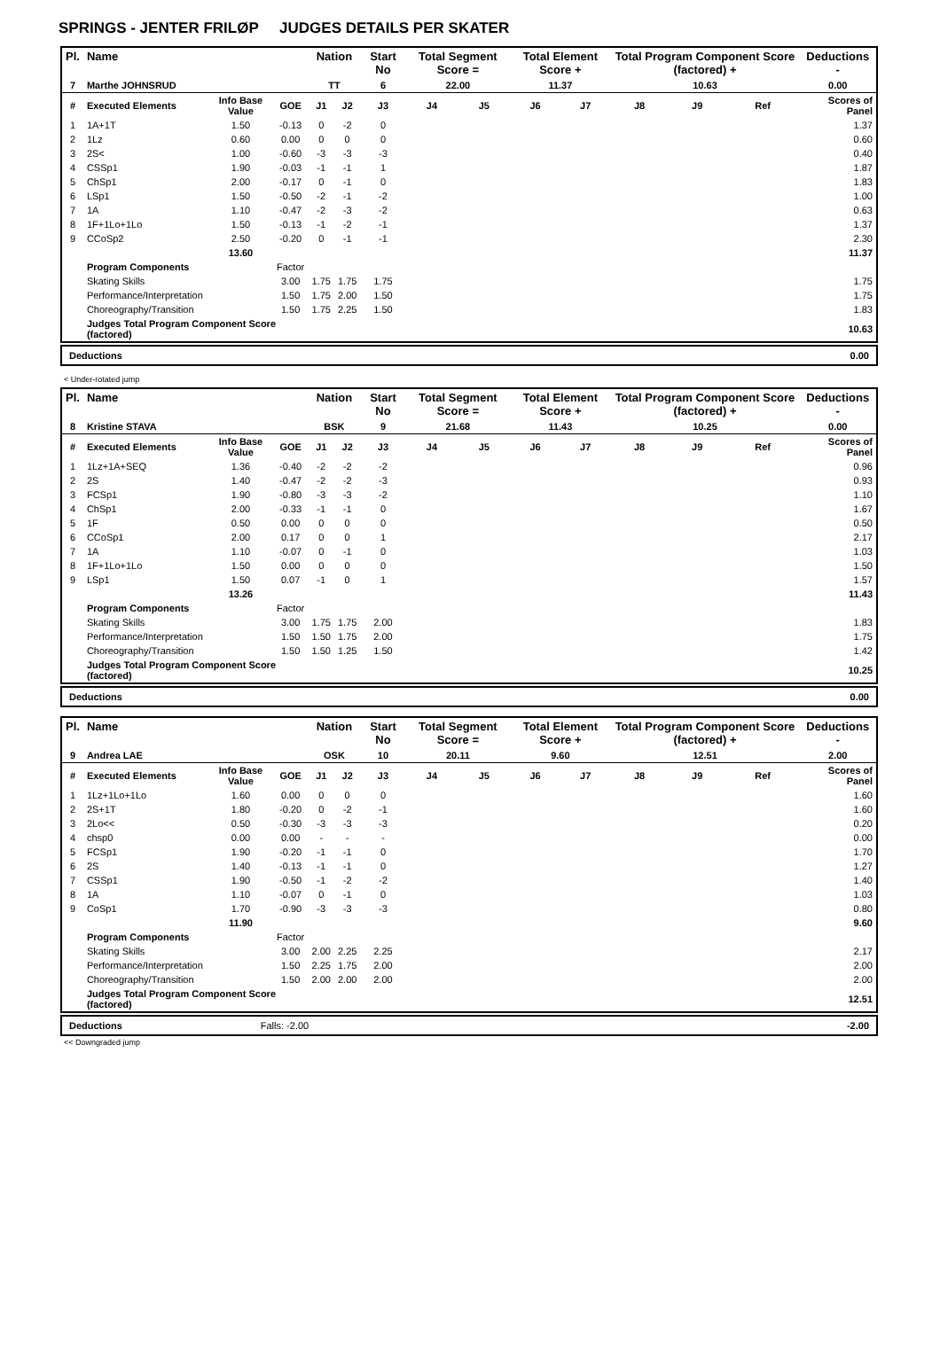SPRINGS - JENTER FRILØP JUDGES DETAILS PER SKATER
| Pl. | Name | | | Nation | | Start No | Total Segment Score = | | Total Element Score + | | Total Program Component Score (factored) + | | | Deductions - |
| --- | --- | --- | --- | --- | --- | --- | --- | --- | --- | --- | --- | --- | --- | --- |
| 7 | Marthe JOHNSRUD | | | TT | | 6 | 22.00 | | 11.37 | | 10.63 | | | 0.00 |
| # | Executed Elements | Info Base Value | GOE | J1 | J2 | J3 | J4 | J5 | J6 | J7 | J8 | J9 | Ref | Scores of Panel |
| 1 | 1A+1T | 1.50 | -0.13 | 0 | -2 | 0 | | | | | | | | 1.37 |
| 2 | 1Lz | 0.60 | 0.00 | 0 | 0 | 0 | | | | | | | | 0.60 |
| 3 | 2S< | 1.00 | -0.60 | -3 | -3 | -3 | | | | | | | | 0.40 |
| 4 | CSSp1 | 1.90 | -0.03 | -1 | -1 | 1 | | | | | | | | 1.87 |
| 5 | ChSp1 | 2.00 | -0.17 | 0 | -1 | 0 | | | | | | | | 1.83 |
| 6 | LSp1 | 1.50 | -0.50 | -2 | -1 | -2 | | | | | | | | 1.00 |
| 7 | 1A | 1.10 | -0.47 | -2 | -3 | -2 | | | | | | | | 0.63 |
| 8 | 1F+1Lo+1Lo | 1.50 | -0.13 | -1 | -2 | -1 | | | | | | | | 1.37 |
| 9 | CCoSp2 | 2.50 | -0.20 | 0 | -1 | -1 | | | | | | | | 2.30 |
| | | 13.60 | | | | | | | | | | | | 11.37 |
| | Program Components | | Factor | | | | | | | | | | | |
| | Skating Skills | | 3.00 | 1.75 | 1.75 | 1.75 | | | | | | | | 1.75 |
| | Performance/Interpretation | | 1.50 | 1.75 | 2.00 | 1.50 | | | | | | | | 1.75 |
| | Choreography/Transition | | 1.50 | 1.75 | 2.25 | 1.50 | | | | | | | | 1.83 |
| | Judges Total Program Component Score (factored) | | | | | | | | | | | | | 10.63 |
Deductions 0.00
< Under-rotated jump
| Pl. | Name | | | Nation | | Start No | Total Segment Score = | | Total Element Score + | | Total Program Component Score (factored) + | | | Deductions - |
| --- | --- | --- | --- | --- | --- | --- | --- | --- | --- | --- | --- | --- | --- | --- |
| 8 | Kristine STAVA | | | BSK | | 9 | 21.68 | | 11.43 | | 10.25 | | | 0.00 |
| # | Executed Elements | Info Base Value | GOE | J1 | J2 | J3 | J4 | J5 | J6 | J7 | J8 | J9 | Ref | Scores of Panel |
| 1 | 1Lz+1A+SEQ | 1.36 | -0.40 | -2 | -2 | -2 | | | | | | | | 0.96 |
| 2 | 2S | 1.40 | -0.47 | -2 | -2 | -3 | | | | | | | | 0.93 |
| 3 | FCSp1 | 1.90 | -0.80 | -3 | -3 | -2 | | | | | | | | 1.10 |
| 4 | ChSp1 | 2.00 | -0.33 | -1 | -1 | 0 | | | | | | | | 1.67 |
| 5 | 1F | 0.50 | 0.00 | 0 | 0 | 0 | | | | | | | | 0.50 |
| 6 | CCoSp1 | 2.00 | 0.17 | 0 | 0 | 1 | | | | | | | | 2.17 |
| 7 | 1A | 1.10 | -0.07 | 0 | -1 | 0 | | | | | | | | 1.03 |
| 8 | 1F+1Lo+1Lo | 1.50 | 0.00 | 0 | 0 | 0 | | | | | | | | 1.50 |
| 9 | LSp1 | 1.50 | 0.07 | -1 | 0 | 1 | | | | | | | | 1.57 |
| | | 13.26 | | | | | | | | | | | | 11.43 |
| | Program Components | | Factor | | | | | | | | | | | |
| | Skating Skills | | 3.00 | 1.75 | 1.75 | 2.00 | | | | | | | | 1.83 |
| | Performance/Interpretation | | 1.50 | 1.50 | 1.75 | 2.00 | | | | | | | | 1.75 |
| | Choreography/Transition | | 1.50 | 1.50 | 1.25 | 1.50 | | | | | | | | 1.42 |
| | Judges Total Program Component Score (factored) | | | | | | | | | | | | | 10.25 |
Deductions 0.00
| Pl. | Name | | | Nation | | Start No | Total Segment Score = | | Total Element Score + | | Total Program Component Score (factored) + | | | Deductions - |
| --- | --- | --- | --- | --- | --- | --- | --- | --- | --- | --- | --- | --- | --- | --- |
| 9 | Andrea LAE | | | OSK | | 10 | 20.11 | | 9.60 | | 12.51 | | | 2.00 |
| # | Executed Elements | Info Base Value | GOE | J1 | J2 | J3 | J4 | J5 | J6 | J7 | J8 | J9 | Ref | Scores of Panel |
| 1 | 1Lz+1Lo+1Lo | 1.60 | 0.00 | 0 | 0 | 0 | | | | | | | | 1.60 |
| 2 | 2S+1T | 1.80 | -0.20 | 0 | -2 | -1 | | | | | | | | 1.60 |
| 3 | 2Lo<< | 0.50 | -0.30 | -3 | -3 | -3 | | | | | | | | 0.20 |
| 4 | chsp0 | 0.00 | 0.00 | - | - | - | | | | | | | | 0.00 |
| 5 | FCSp1 | 1.90 | -0.20 | -1 | -1 | 0 | | | | | | | | 1.70 |
| 6 | 2S | 1.40 | -0.13 | -1 | -1 | 0 | | | | | | | | 1.27 |
| 7 | CSSp1 | 1.90 | -0.50 | -1 | -2 | -2 | | | | | | | | 1.40 |
| 8 | 1A | 1.10 | -0.07 | 0 | -1 | 0 | | | | | | | | 1.03 |
| 9 | CoSp1 | 1.70 | -0.90 | -3 | -3 | -3 | | | | | | | | 0.80 |
| | | 11.90 | | | | | | | | | | | | 9.60 |
| | Program Components | | Factor | | | | | | | | | | | |
| | Skating Skills | | 3.00 | 2.00 | 2.25 | 2.25 | | | | | | | | 2.17 |
| | Performance/Interpretation | | 1.50 | 2.25 | 1.75 | 2.00 | | | | | | | | 2.00 |
| | Choreography/Transition | | 1.50 | 2.00 | 2.00 | 2.00 | | | | | | | | 2.00 |
| | Judges Total Program Component Score (factored) | | | | | | | | | | | | | 12.51 |
Deductions Falls: -2.00 -2.00
<< Downgraded jump